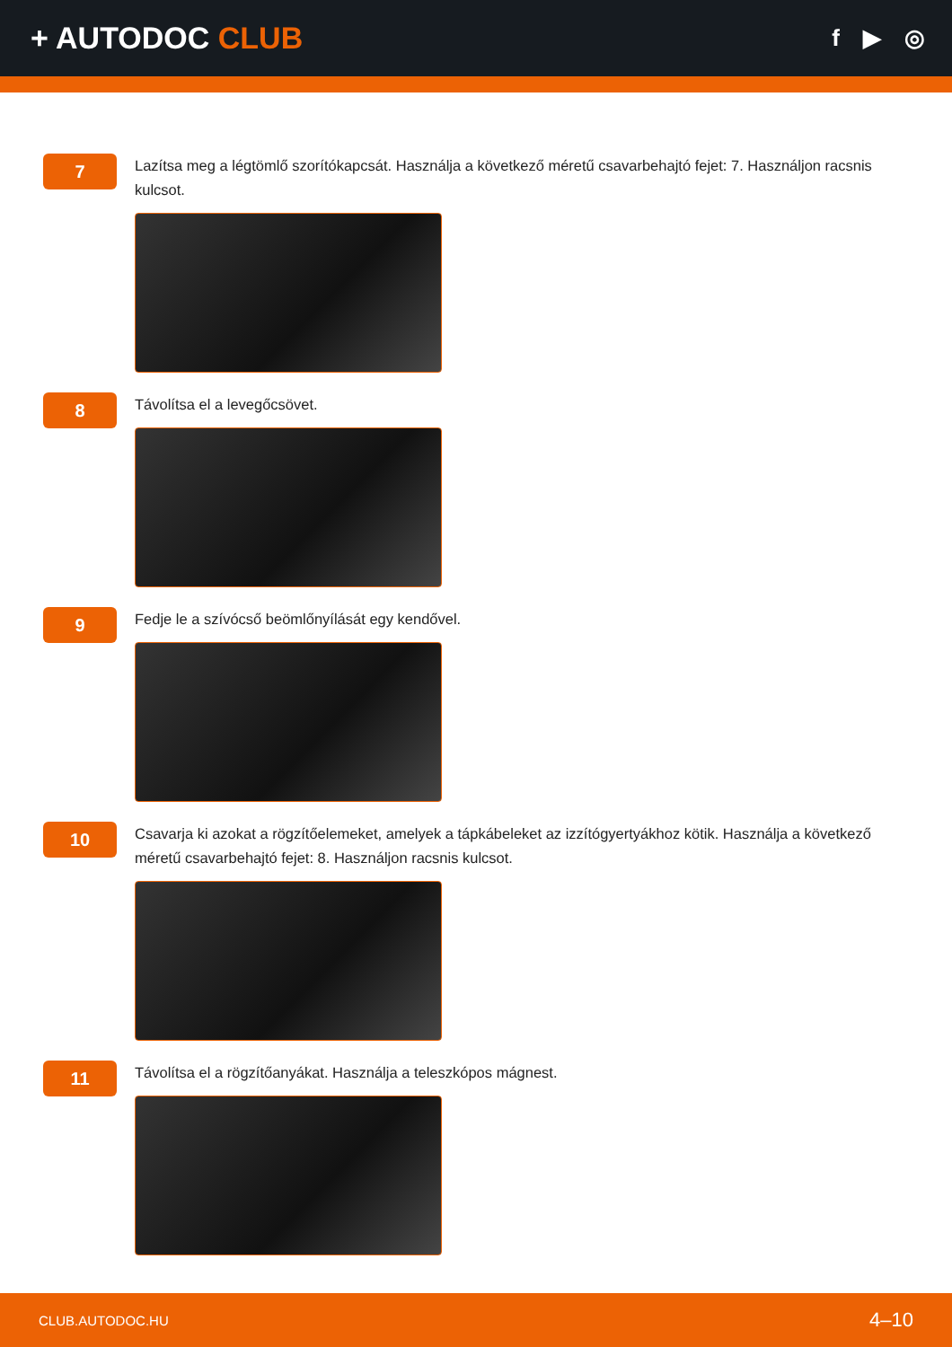+ AUTODOC CLUB
f ▶ ◎
7
Lazítsa meg a légtömlő szorítókapcsát. Használja a következő méretű csavarbehajtó fejet: 7. Használjon racsnis kulcsot.
8
Távolítsa el a levegőcsövet.
9
Fedje le a szívócső beömlőnyílását egy kendővel.
10
Csavarja ki azokat a rögzítőelemeket, amelyek a tápkábeleket az izzítógyertyákhoz kötik. Használja a következő méretű csavarbehajtó fejet: 8. Használjon racsnis kulcsot.
11
Távolítsa el a rögzítőanyákat. Használja a teleszkópos mágnest.
CLUB.AUTODOC.HU 4–10